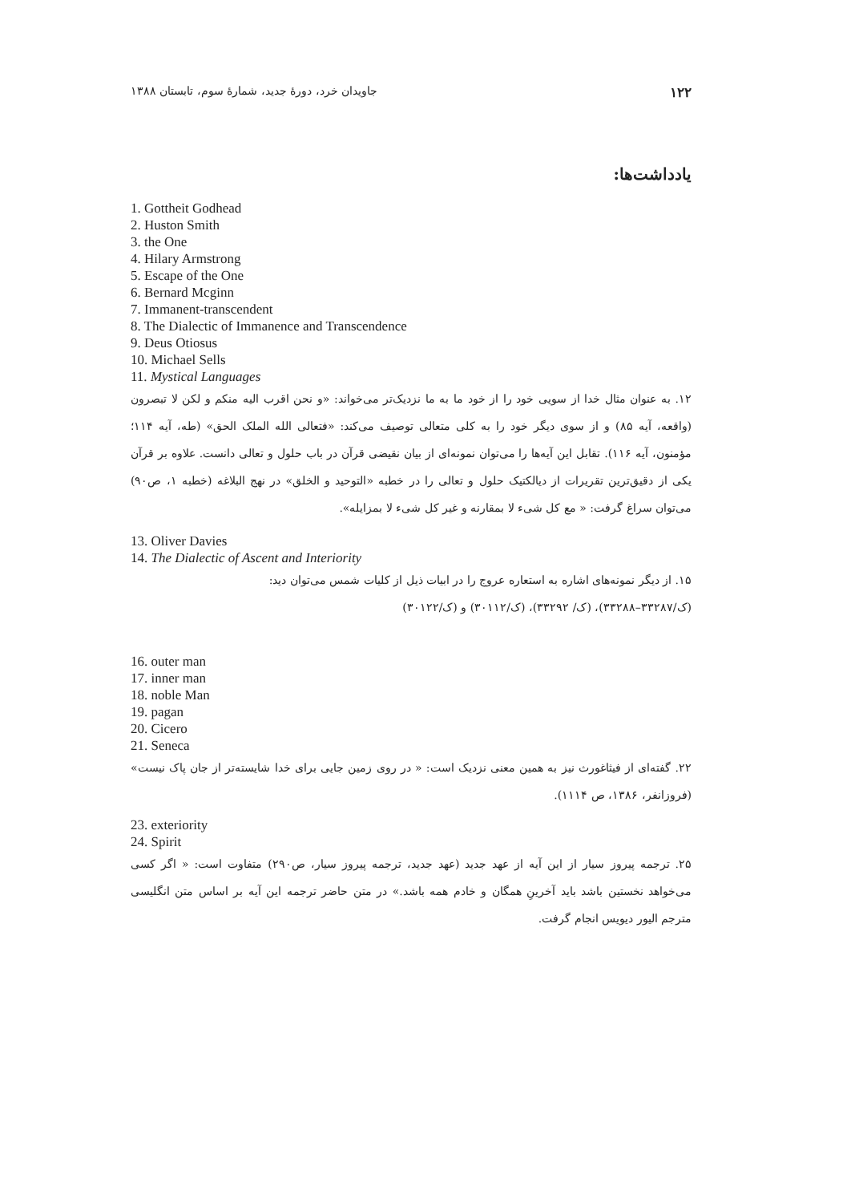۱۲۲ جاویدان خرد، دورهٔ جدید، شمارهٔ سوم، تابستان ۱۳۸۸
یادداشت‌ها:
1. Gottheit Godhead
2. Huston Smith
3. the One
4. Hilary Armstrong
5. Escape of the One
6. Bernard Mcginn
7. Immanent-transcendent
8. The Dialectic of Immanence and Transcendence
9. Deus Otiosus
10. Michael Sells
11. Mystical Languages
۱۲. به عنوان مثال خدا از سویی خود را از خود ما به ما نزدیک‌تر می‌خواند: «و نحن اقرب الیه منکم و لکن لا تبصرون (واقعه، آیه ۸۵) و از سوی دیگر خود را به کلی متعالی توصیف می‌کند: «فتعالی الله الملک الحق» (طه، آیه ۱۱۴؛ مؤمنون، آیه ۱۱۶). تقابل این آیه‌ها را می‌توان نمونه‌ای از بیان نقیضی قرآن در باب حلول و تعالی دانست. علاوه بر قرآن یکی از دقیق‌ترین تقریرات از دیالکتیک حلول و تعالی را در خطبه «التوحید و الخلق» در نهج البلاغه (خطبه ۱، ص۹۰) می‌توان سراغ گرفت: « مع کل شیء لا بمقارنه و غیر کل شیء لا بمزایله».
13. Oliver Davies
14. The Dialectic of Ascent and Interiority
۱۵. از دیگر نمونه‌های اشاره به استعاره عروج را در ابیات ذیل از کلیات شمس می‌توان دید:
(ک/۳۳۲۸۷–۳۳۲۸۸)، (ک/ ۳۳۲۹۲)، (ک/۳۰۱۱۲) و (ک/۳۰۱۲۲)
16. outer man
17. inner man
18. noble Man
19. pagan
20. Cicero
21. Seneca
۲۲. گفته‌ای از فیثاغورث نیز به همین معنی نزدیک است: « در روی زمین جایی برای خدا شایسته‌تر از جان پاک نیست» (فروزانفر، ۱۳۸۶، ص ۱۱۱۴).
23. exteriority
24. Spirit
۲۵. ترجمه پیروز سیار از این آیه از عهد جدید (عهد جدید، ترجمه پیروز سیار، ص۲۹۰) متفاوت است: « اگر کسی می‌خواهد نخستین باشد باید آخرینِ همگان و خادم همه باشد.» در متن حاضر ترجمه این آیه بر اساس متن انگلیسی مترجم الیور دیویس انجام گرفت.